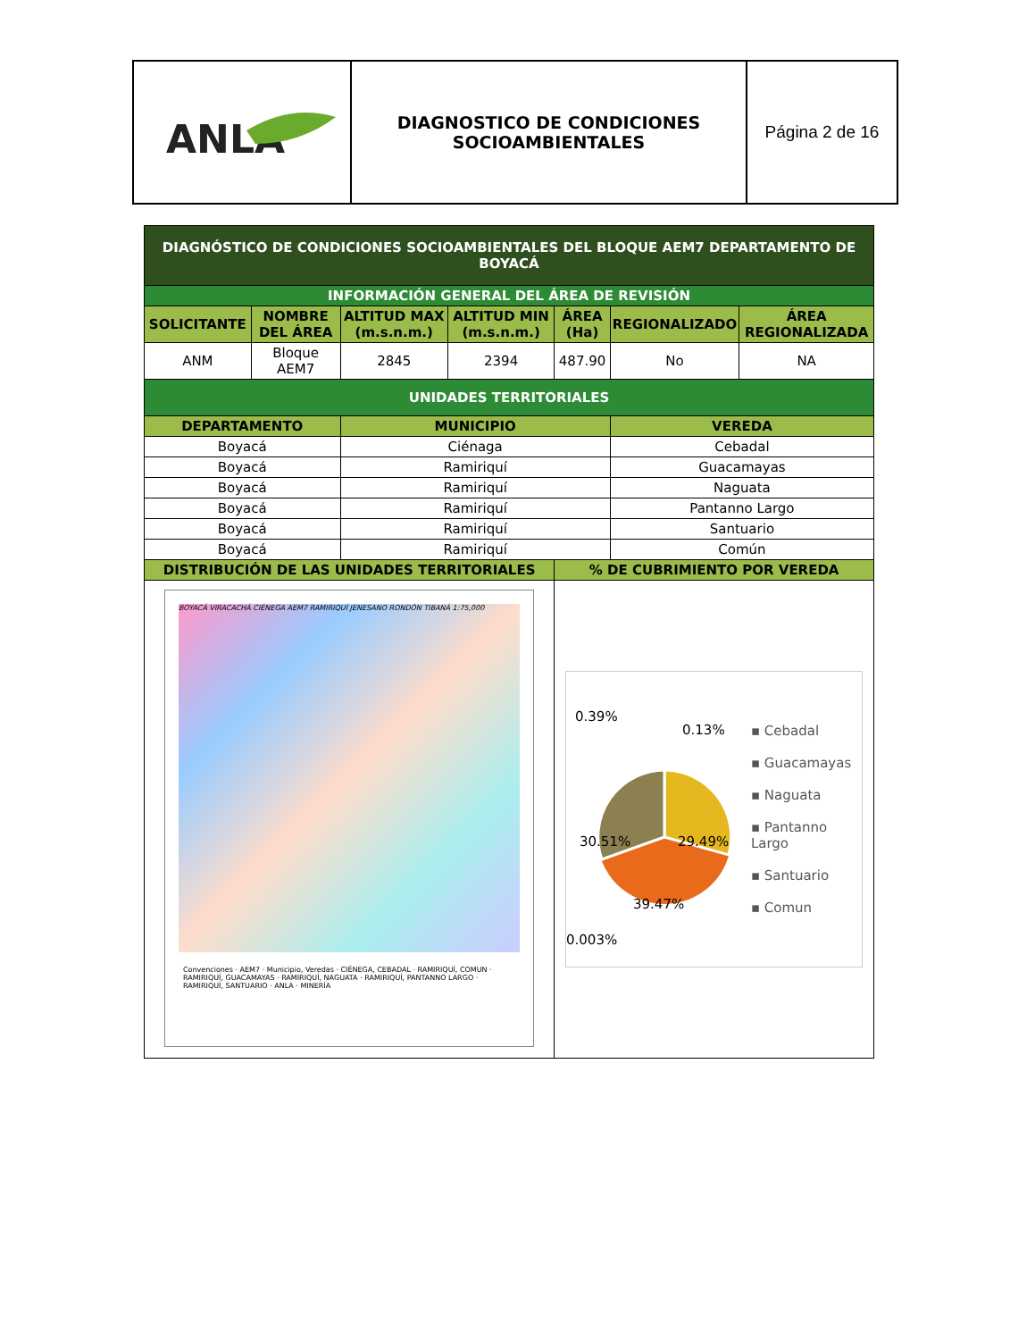| ANLA | DIAGNOSTICO DE CONDICIONES SOCIOAMBIENTALES | Página 2 de 16 |
| DIAGNÓSTICO DE CONDICIONES SOCIOAMBIENTALES DEL BLOQUE AEM7 DEPARTAMENTO DE BOYACÁ | | | | | | |
| INFORMACIÓN GENERAL DEL ÁREA DE REVISIÓN | | | | | | |
| SOLICITANTE | NOMBRE DEL ÁREA | ALTITUD MAX (m.s.n.m.) | ALTITUD MIN (m.s.n.m.) | ÁREA (Ha) | REGIONALIZADO | ÁREA REGIONALIZADA |
| ANM | Bloque AEM7 | 2845 | 2394 | 487.90 | No | NA |
| UNIDADES TERRITORIALES | | | | | | |
| DEPARTAMENTO | | MUNICIPIO | | | VEREDA | |
| Boyacá | | Ciénaga | | | Cebadal | |
| Boyacá | | Ramiriquí | | | Guacamayas | |
| Boyacá | | Ramiriquí | | | Naguata | |
| Boyacá | | Ramiriquí | | | Pantanno Largo | |
| Boyacá | | Ramiriquí | | | Santuario | |
| Boyacá | | Ramiriquí | | | Común | |
| DISTRIBUCIÓN DE LAS UNIDADES TERRITORIALES | | | | % DE CUBRIMIENTO POR VEREDA | | |
| BOYACÁ VIRACACHÁ CIÉNEGA AEM7 RAMIRIQUÍ JENESANO RONDÓN TIBANÁ 1:75,000 Convenciones · AEM7 · Municipio, Veredas · CIÉNEGA, CEBADAL · RAMIRIQUÍ, COMUN · RAMIRIQUÍ, GUACAMAYAS · RAMIRIQUÍ, NAGUATA · RAMIRIQUÍ, PANTANNO LARGO · RAMIRIQUÍ, SANTUARIO · ANLA · MINERÍA | | | | 0.39% 0.13% 30.51% 29.49% 39.47% 0.003% ▪ Cebadal ▪ Guacamayas ▪ Naguata ▪ Pantanno Largo ▪ Santuario ▪ Comun | | |